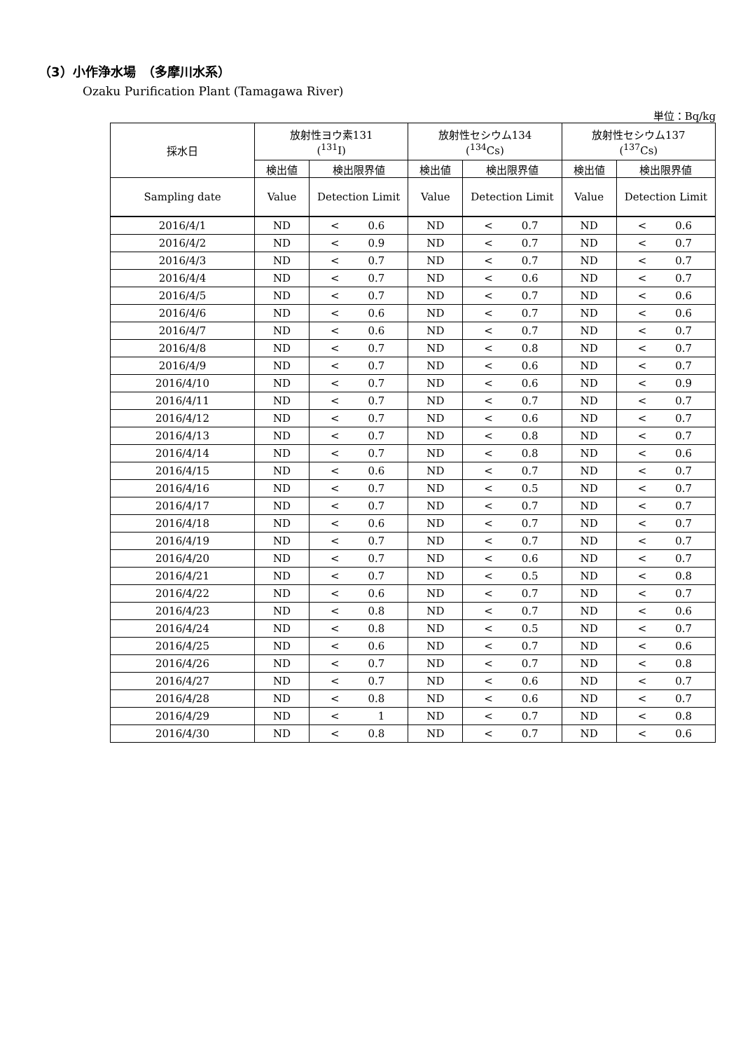（3）小作浄水場　（多摩川水系）
Ozaku Purification Plant (Tamagawa River)
単位：Bq/kg
| 採水日 | 放射性ヨウ素131 (<sup>131</sup>I) | | 放射性セシウム134 (<sup>134</sup>Cs) | | 放射性セシウム137 (<sup>137</sup>Cs) | |
| --- | --- | --- | --- | --- | --- | --- |
| | 検出値 | 検出限界値 | 検出値 | 検出限界値 | 検出値 | 検出限界値 |
| Sampling date | Value | Detection Limit | Value | Detection Limit | Value | Detection Limit |
| 2016/4/1 | ND | < 0.6 | ND | < 0.7 | ND | < 0.6 |
| 2016/4/2 | ND | < 0.9 | ND | < 0.7 | ND | < 0.7 |
| 2016/4/3 | ND | < 0.7 | ND | < 0.7 | ND | < 0.7 |
| 2016/4/4 | ND | < 0.7 | ND | < 0.6 | ND | < 0.7 |
| 2016/4/5 | ND | < 0.7 | ND | < 0.7 | ND | < 0.6 |
| 2016/4/6 | ND | < 0.6 | ND | < 0.7 | ND | < 0.6 |
| 2016/4/7 | ND | < 0.6 | ND | < 0.7 | ND | < 0.7 |
| 2016/4/8 | ND | < 0.7 | ND | < 0.8 | ND | < 0.7 |
| 2016/4/9 | ND | < 0.7 | ND | < 0.6 | ND | < 0.7 |
| 2016/4/10 | ND | < 0.7 | ND | < 0.6 | ND | < 0.9 |
| 2016/4/11 | ND | < 0.7 | ND | < 0.7 | ND | < 0.7 |
| 2016/4/12 | ND | < 0.7 | ND | < 0.6 | ND | < 0.7 |
| 2016/4/13 | ND | < 0.7 | ND | < 0.8 | ND | < 0.7 |
| 2016/4/14 | ND | < 0.7 | ND | < 0.8 | ND | < 0.6 |
| 2016/4/15 | ND | < 0.6 | ND | < 0.7 | ND | < 0.7 |
| 2016/4/16 | ND | < 0.7 | ND | < 0.5 | ND | < 0.7 |
| 2016/4/17 | ND | < 0.7 | ND | < 0.7 | ND | < 0.7 |
| 2016/4/18 | ND | < 0.6 | ND | < 0.7 | ND | < 0.7 |
| 2016/4/19 | ND | < 0.7 | ND | < 0.7 | ND | < 0.7 |
| 2016/4/20 | ND | < 0.7 | ND | < 0.6 | ND | < 0.7 |
| 2016/4/21 | ND | < 0.7 | ND | < 0.5 | ND | < 0.8 |
| 2016/4/22 | ND | < 0.6 | ND | < 0.7 | ND | < 0.7 |
| 2016/4/23 | ND | < 0.8 | ND | < 0.7 | ND | < 0.6 |
| 2016/4/24 | ND | < 0.8 | ND | < 0.5 | ND | < 0.7 |
| 2016/4/25 | ND | < 0.6 | ND | < 0.7 | ND | < 0.6 |
| 2016/4/26 | ND | < 0.7 | ND | < 0.7 | ND | < 0.8 |
| 2016/4/27 | ND | < 0.7 | ND | < 0.6 | ND | < 0.7 |
| 2016/4/28 | ND | < 0.8 | ND | < 0.6 | ND | < 0.7 |
| 2016/4/29 | ND | < 1 | ND | < 0.7 | ND | < 0.8 |
| 2016/4/30 | ND | < 0.8 | ND | < 0.7 | ND | < 0.6 |